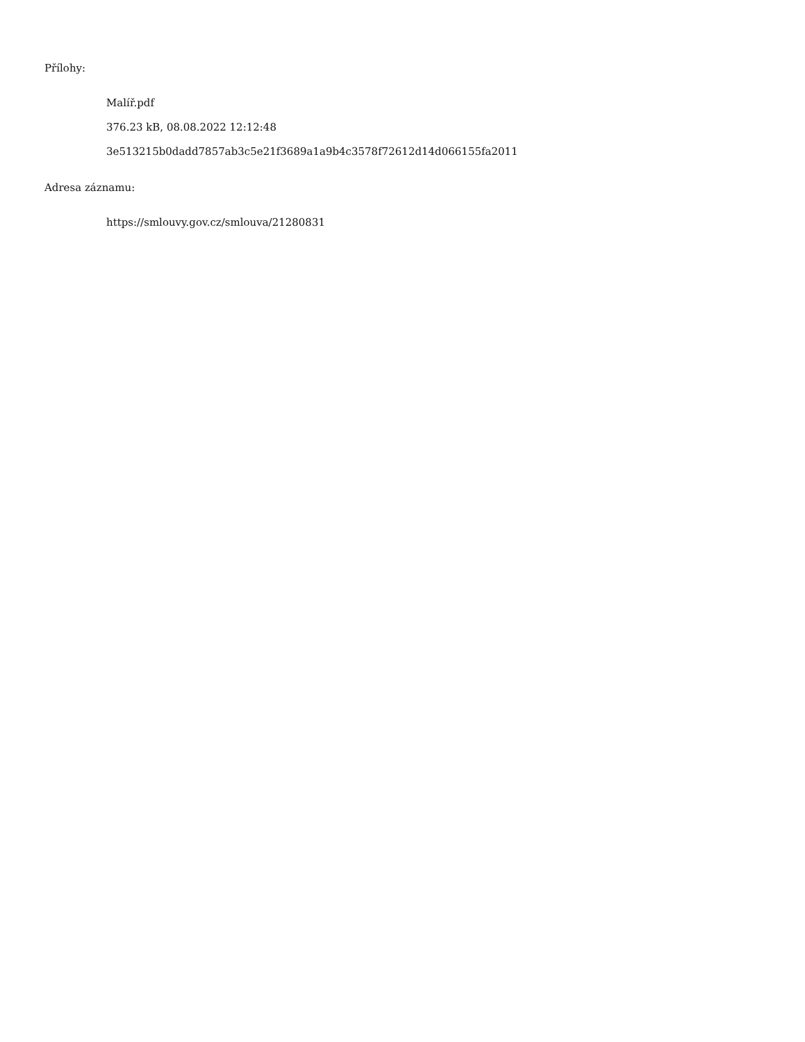Přílohy:
Malíř.pdf
376.23 kB, 08.08.2022 12:12:48
3e513215b0dadd7857ab3c5e21f3689a1a9b4c3578f72612d14d066155fa2011
Adresa záznamu:
https://smlouvy.gov.cz/smlouva/21280831